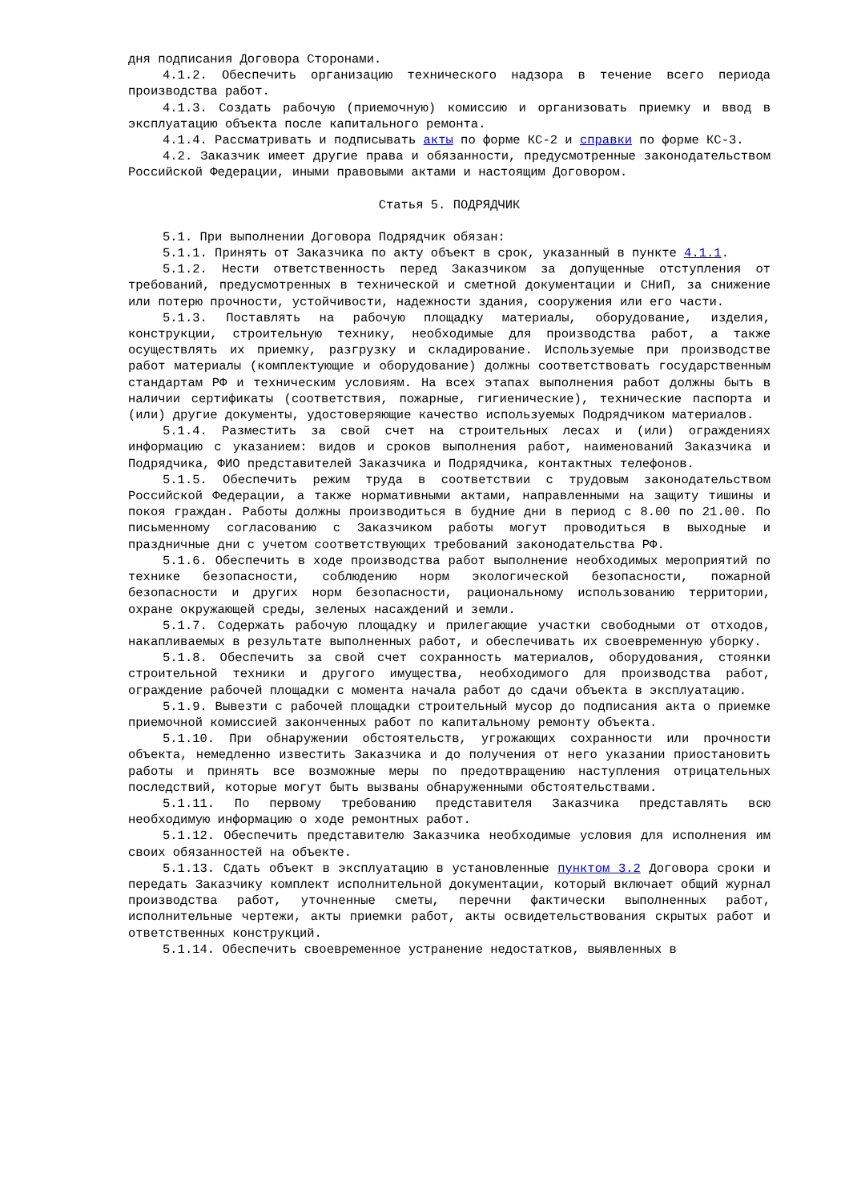дня подписания Договора Сторонами.
4.1.2. Обеспечить организацию технического надзора в течение всего периода производства работ.
4.1.3. Создать рабочую (приемочную) комиссию и организовать приемку и ввод в эксплуатацию объекта после капитального ремонта.
4.1.4. Рассматривать и подписывать акты по форме КС-2 и справки по форме КС-3.
4.2. Заказчик имеет другие права и обязанности, предусмотренные законодательством Российской Федерации, иными правовыми актами и настоящим Договором.
Статья 5. ПОДРЯДЧИК
5.1. При выполнении Договора Подрядчик обязан:
5.1.1. Принять от Заказчика по акту объект в срок, указанный в пункте 4.1.1.
5.1.2. Нести ответственность перед Заказчиком за допущенные отступления от требований, предусмотренных в технической и сметной документации и СНиП, за снижение или потерю прочности, устойчивости, надежности здания, сооружения или его части.
5.1.3. Поставлять на рабочую площадку материалы, оборудование, изделия, конструкции, строительную технику, необходимые для производства работ, а также осуществлять их приемку, разгрузку и складирование. Используемые при производстве работ материалы (комплектующие и оборудование) должны соответствовать государственным стандартам РФ и техническим условиям. На всех этапах выполнения работ должны быть в наличии сертификаты (соответствия, пожарные, гигиенические), технические паспорта и (или) другие документы, удостоверяющие качество используемых Подрядчиком материалов.
5.1.4. Разместить за свой счет на строительных лесах и (или) ограждениях информацию с указанием: видов и сроков выполнения работ, наименований Заказчика и Подрядчика, ФИО представителей Заказчика и Подрядчика, контактных телефонов.
5.1.5. Обеспечить режим труда в соответствии с трудовым законодательством Российской Федерации, а также нормативными актами, направленными на защиту тишины и покоя граждан. Работы должны производиться в будние дни в период с 8.00 по 21.00. По письменному согласованию с Заказчиком работы могут проводиться в выходные и праздничные дни с учетом соответствующих требований законодательства РФ.
5.1.6. Обеспечить в ходе производства работ выполнение необходимых мероприятий по технике безопасности, соблюдению норм экологической безопасности, пожарной безопасности и других норм безопасности, рациональному использованию территории, охране окружающей среды, зеленых насаждений и земли.
5.1.7. Содержать рабочую площадку и прилегающие участки свободными от отходов, накапливаемых в результате выполненных работ, и обеспечивать их своевременную уборку.
5.1.8. Обеспечить за свой счет сохранность материалов, оборудования, стоянки строительной техники и другого имущества, необходимого для производства работ, ограждение рабочей площадки с момента начала работ до сдачи объекта в эксплуатацию.
5.1.9. Вывезти с рабочей площадки строительный мусор до подписания акта о приемке приемочной комиссией законченных работ по капитальному ремонту объекта.
5.1.10. При обнаружении обстоятельств, угрожающих сохранности или прочности объекта, немедленно известить Заказчика и до получения от него указании приостановить работы и принять все возможные меры по предотвращению наступления отрицательных последствий, которые могут быть вызваны обнаруженными обстоятельствами.
5.1.11. По первому требованию представителя Заказчика представлять всю необходимую информацию о ходе ремонтных работ.
5.1.12. Обеспечить представителю Заказчика необходимые условия для исполнения им своих обязанностей на объекте.
5.1.13. Сдать объект в эксплуатацию в установленные пунктом 3.2 Договора сроки и передать Заказчику комплект исполнительной документации, который включает общий журнал производства работ, уточненные сметы, перечни фактически выполненных работ, исполнительные чертежи, акты приемки работ, акты освидетельствования скрытых работ и ответственных конструкций.
5.1.14. Обеспечить своевременное устранение недостатков, выявленных в